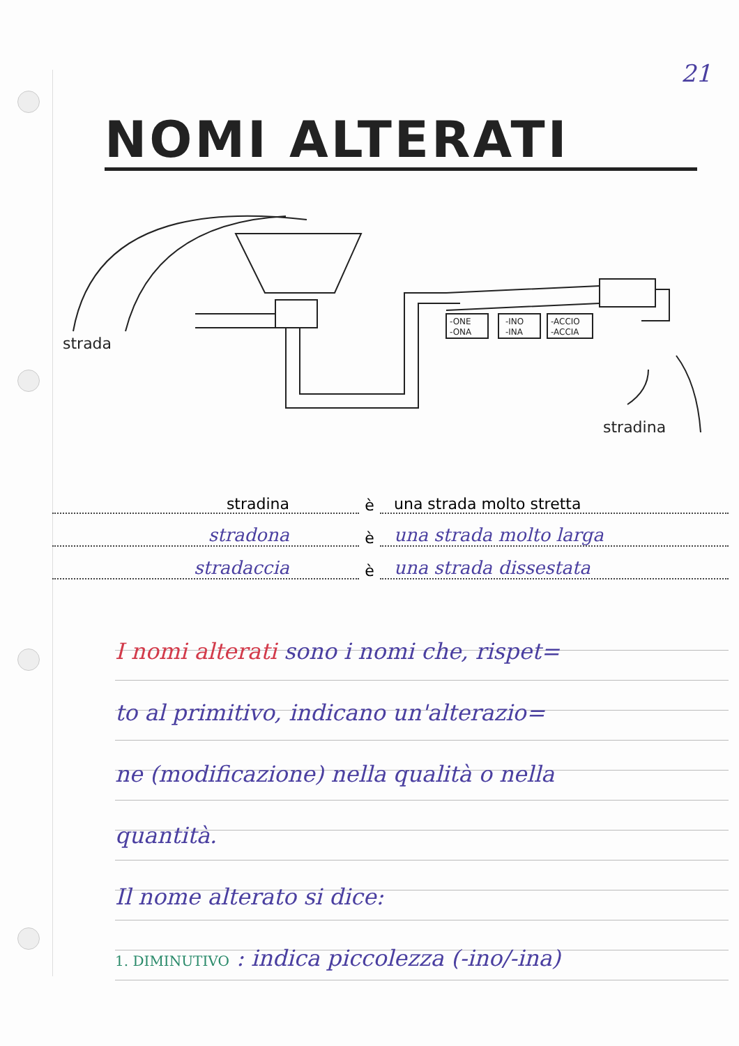21
NOMI ALTERATI
strada
-ONE
-ONA
-INO
-INA
-ACCIO
-ACCIA
stradina
stradina è una strada molto stretta
stradona è una strada molto larga
stradaccia è una strada dissestata
I nomi alterati sono i nomi che, rispet=
to al primitivo, indicano un'alterazio=
ne (modificazione) nella qualità o nella
quantità.
Il nome alterato si dice:
1. DIMINUTIVO : indica piccolezza (-ino/-ina)